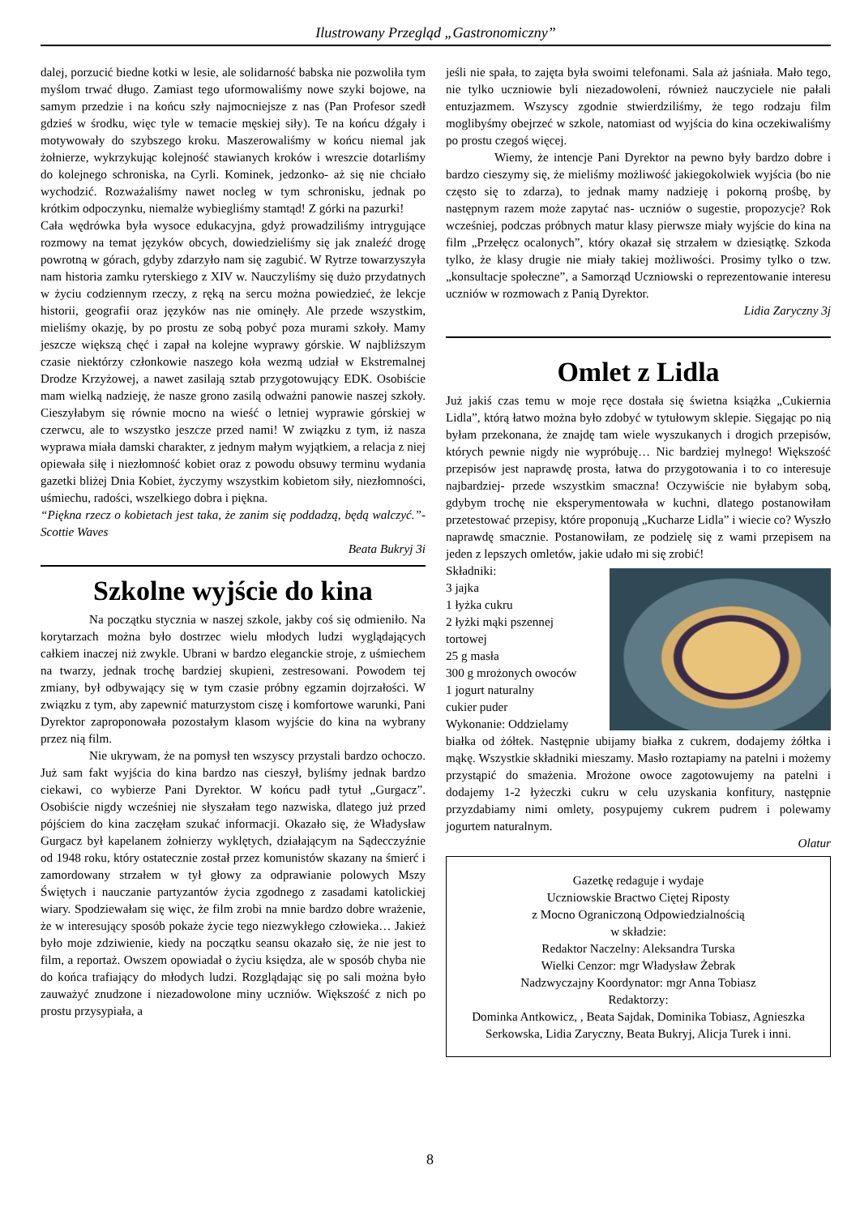Ilustrowany Przegląd „Gastronomiczny”
dalej, porzucić biedne kotki w lesie, ale solidarność babska nie pozwoliła tym myślom trwać długo. Zamiast tego uformowaliśmy nowe szyki bojowe, na samym przedzie i na końcu szły najmocniejsze z nas (Pan Profesor szedł gdzieś w środku, więc tyle w temacie męskiej siły). Te na końcu dźgały i motywowały do szybszego kroku. Maszerowaliśmy w końcu niemal jak żołnierze, wykrzykując kolejność stawianych kroków i wreszcie dotarliśmy do kolejnego schroniska, na Cyrli. Kominek, jedzonko- aż się nie chciało wychodzić. Rozważaliśmy nawet nocleg w tym schronisku, jednak po krótkim odpoczynku, niemalże wybiegliśmy stamtąd! Z górki na pazurki!
Cała wędrówka była wysoce edukacyjna, gdyż prowadziliśmy intrygujące rozmowy na temat języków obcych, dowiedzieliśmy się jak znaleźć drogę powrotną w górach, gdyby zdarzyło nam się zagubić. W Rytrze towarzyszyła nam historia zamku ryterskiego z XIV w. Nauczyliśmy się dużo przydatnych w życiu codziennym rzeczy, z ręką na sercu można powiedzieć, że lekcje historii, geografii oraz języków nas nie ominęły. Ale przede wszystkim, mieliśmy okazję, by po prostu ze sobą pobyć poza murami szkoły. Mamy jeszcze większą chęć i zapał na kolejne wyprawy górskie. W najbliższym czasie niektórzy członkowie naszego koła wezmą udział w Ekstremalnej Drodze Krzyżowej, a nawet zasilają sztab przygotowujący EDK. Osobiście mam wielką nadzieję, że nasze grono zasilą odważni panowie naszej szkoły. Cieszyłabym się równie mocno na wieść o letniej wyprawie górskiej w czerwcu, ale to wszystko jeszcze przed nami! W związku z tym, iż nasza wyprawa miała damski charakter, z jednym małym wyjątkiem, a relacja z niej opiewała siłę i niezłomność kobiet oraz z powodu obsuwy terminu wydania gazetki bliżej Dnia Kobiet, życzymy wszystkim kobietom siły, niezłomności, uśmiechu, radości, wszelkiego dobra i piękna.
“Piękna rzecz o kobietach jest taka, że zanim się poddadzą, będą walczyć.”- Scottie Waves
Beata Bukryj 3i
Szkolne wyjście do kina
Na początku stycznia w naszej szkole, jakby coś się odmieniło. Na korytarzach można było dostrzec wielu młodych ludzi wyglądających całkiem inaczej niż zwykle. Ubrani w bardzo eleganckie stroje, z uśmiechem na twarzy, jednak trochę bardziej skupieni, zestresowani. Powodem tej zmiany, był odbywający się w tym czasie próbny egzamin dojrzałości. W związku z tym, aby zapewnić maturzystom ciszę i komfortowe warunki, Pani Dyrektor zaproponowała pozostałym klasom wyjście do kina na wybrany przez nią film.
Nie ukrywam, że na pomysł ten wszyscy przystali bardzo ochoczo. Już sam fakt wyjścia do kina bardzo nas cieszył, byliśmy jednak bardzo ciekawi, co wybierze Pani Dyrektor. W końcu padł tytuł „Gurgacz”. Osobiście nigdy wcześniej nie słyszałam tego nazwiska, dlatego już przed pójściem do kina zaczęłam szukać informacji. Okazało się, że Władysław Gurgacz był kapelanem żołnierzy wyklętych, działającym na Sądecczyźnie od 1948 roku, który ostatecznie został przez komunistów skazany na śmierć i zamordowany strzałem w tył głowy za odprawianie polowych Mszy Świętych i nauczanie partyzantów życia zgodnego z zasadami katolickiej wiary. Spodziewałam się więc, że film zrobi na mnie bardzo dobre wrażenie, że w interesujący sposób pokaże życie tego niezwykłego człowieka… Jakież było moje zdziwienie, kiedy na początku seansu okazało się, że nie jest to film, a reportaż. Owszem opowiadał o życiu księdza, ale w sposób chyba nie do końca trafiający do młodych ludzi. Rozglądając się po sali można było zauważyć znudzone i niezadowolone miny uczniów. Większość z nich po prostu przysypiała, a
jeśli nie spała, to zajęta była swoimi telefonami. Sala aż jaśniała. Mało tego, nie tylko uczniowie byli niezadowoleni, również nauczyciele nie pałali entuzjazmem. Wszyscy zgodnie stwierdziliśmy, że tego rodzaju film moglibyśmy obejrzeć w szkole, natomiast od wyjścia do kina oczekiwaliśmy po prostu czegoś więcej.
Wiemy, że intencje Pani Dyrektor na pewno były bardzo dobre i bardzo cieszymy się, że mieliśmy możliwość jakiegokolwiek wyjścia (bo nie często się to zdarza), to jednak mamy nadzieję i pokorną prośbę, by następnym razem może zapytać nas- uczniów o sugestie, propozycje? Rok wcześniej, podczas próbnych matur klasy pierwsze miały wyjście do kina na film „Przełęcz ocalonych”, który okazał się strzałem w dziesiątkę. Szkoda tylko, że klasy drugie nie miały takiej możliwości. Prosimy tylko o tzw. „konsultacje społeczne”, a Samorząd Uczniowski o reprezentowanie interesu uczniów w rozmowach z Panią Dyrektor.
Lidia Zaryczny 3j
Omlet z Lidla
Już jakiś czas temu w moje ręce dostała się świetna książka „Cukiernia Lidla”, którą łatwo można było zdobyć w tytułowym sklepie. Sięgając po nią byłam przekonana, że znajdę tam wiele wyszukanych i drogich przepisów, których pewnie nigdy nie wypróbuję… Nic bardziej mylnego! Większość przepisów jest naprawdę prosta, łatwa do przygotowania i to co interesuje najbardziej- przede wszystkim smaczna! Oczywiście nie byłabym sobą, gdybym trochę nie eksperymentowała w kuchni, dlatego postanowiłam przetestować przepisy, które proponują „Kucharze Lidla” i wiecie co? Wyszło naprawdę smacznie. Postanowiłam, ze podzielę się z wami przepisem na jeden z lepszych omletów, jakie udało mi się zrobić!
Składniki:
3 jajka
1 łyżka cukru
2 łyżki mąki pszennej tortowej
25 g masła
300 g mrożonych owoców
1 jogurt naturalny
cukier puder
Wykonanie: Oddzielamy
białka od żółtek. Następnie ubijamy białka z cukrem, dodajemy żółtka i mąkę. Wszystkie składniki mieszamy. Masło roztapiamy na patelni i możemy przystąpić do smażenia. Mrożone owoce zagotowujemy na patelni i dodajemy 1-2 łyżeczki cukru w celu uzyskania konfitury, następnie przyzdabiamy nimi omlety, posypujemy cukrem pudrem i polewamy jogurtem naturalnym.
Olatur
Gazetkę redaguje i wydaje
Uczniowskie Bractwo Ciętej Riposty
z Mocno Ograniczoną Odpowiedzialnością
w składzie:
Redaktor Naczelny: Aleksandra Turska
Wielki Cenzor: mgr Władysław Żebrak
Nadzwyczajny Koordynator: mgr Anna Tobiasz
Redaktorzy:
Dominka Antkowicz, , Beata Sajdak, Dominika Tobiasz, Agnieszka Serkowska, Lidia Zaryczny, Beata Bukryj, Alicja Turek i inni.
8